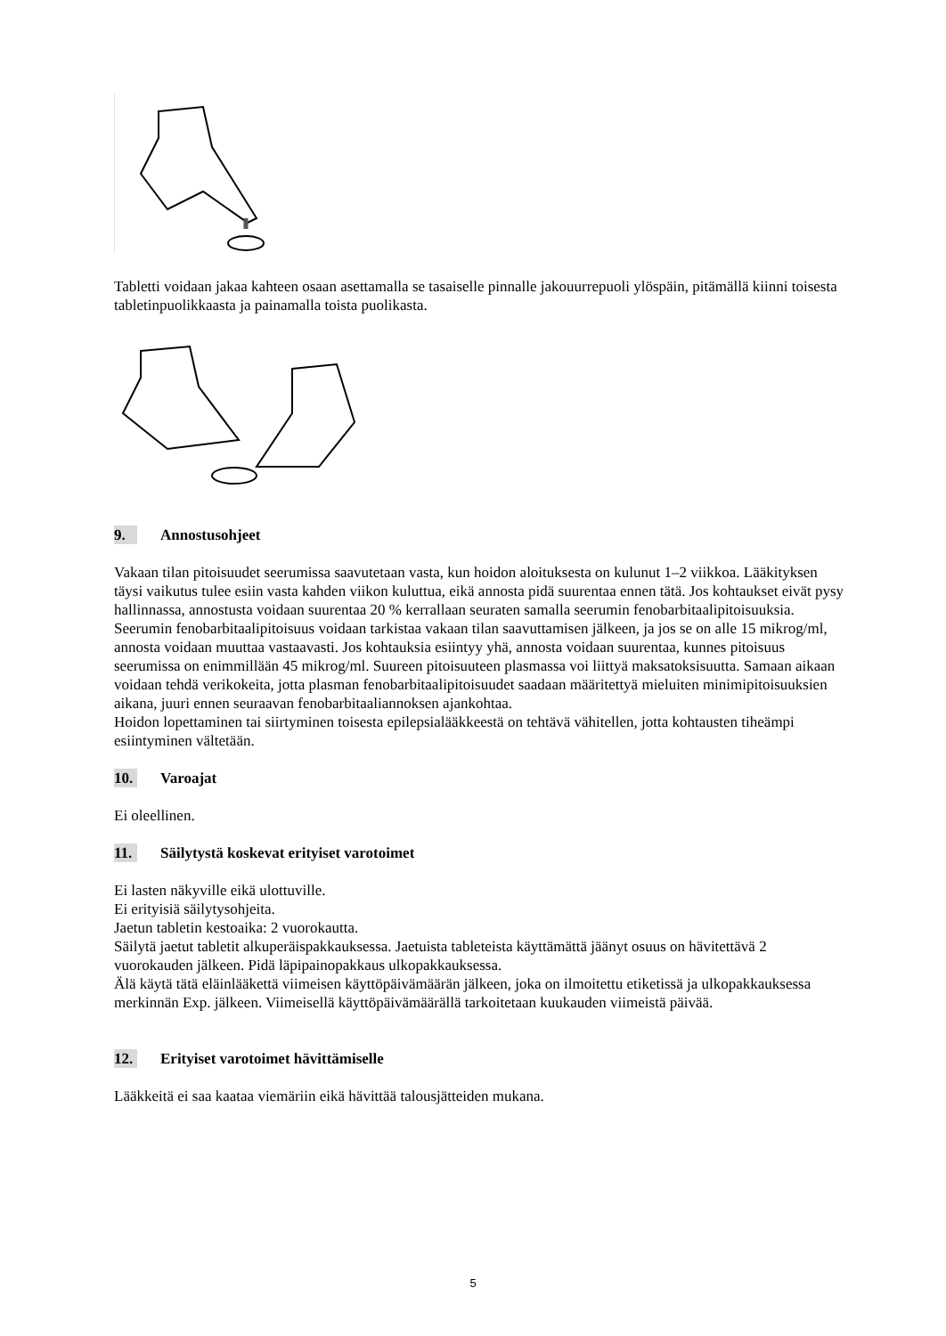Tabletti voidaan jakaa kahteen osaan asettamalla se tasaiselle pinnalle jakouurrepuoli ylöspäin, pitämällä kiinni toisesta tabletinpuolikkaasta ja painamalla toista puolikasta.
9. Annostusohjeet
Vakaan tilan pitoisuudet seerumissa saavutetaan vasta, kun hoidon aloituksesta on kulunut 1–2 viikkoa. Lääkityksen täysi vaikutus tulee esiin vasta kahden viikon kuluttua, eikä annosta pidä suurentaa ennen tätä. Jos kohtaukset eivät pysy hallinnassa, annostusta voidaan suurentaa 20 % kerrallaan seuraten samalla seerumin fenobarbitaalipitoisuuksia. Seerumin fenobarbitaalipitoisuus voidaan tarkistaa vakaan tilan saavuttamisen jälkeen, ja jos se on alle 15 mikrog/ml, annosta voidaan muuttaa vastaavasti. Jos kohtauksia esiintyy yhä, annosta voidaan suurentaa, kunnes pitoisuus seerumissa on enimmillään 45 mikrog/ml. Suureen pitoisuuteen plasmassa voi liittyä maksatoksisuutta. Samaan aikaan voidaan tehdä verikokeita, jotta plasman fenobarbitaalipitoisuudet saadaan määritettyä mieluiten minimipitoisuuksien aikana, juuri ennen seuraavan fenobarbitaaliannoksen ajankohtaa.
Hoidon lopettaminen tai siirtyminen toisesta epilepsialääkkeestä on tehtävä vähitellen, jotta kohtausten tiheämpi esiintyminen vältetään.
10. Varoajat
Ei oleellinen.
11. Säilytystä koskevat erityiset varotoimet
Ei lasten näkyville eikä ulottuville.
Ei erityisiä säilytysohjeita.
Jaetun tabletin kestoaika: 2 vuorokautta.
Säilytä jaetut tabletit alkuperäispakkauksessa. Jaetuista tableteista käyttämättä jäänyt osuus on hävitettävä 2 vuorokauden jälkeen. Pidä läpipainopakkaus ulkopakkauksessa.
Älä käytä tätä eläinlääkettä viimeisen käyttöpäivämäärän jälkeen, joka on ilmoitettu etiketissä ja ulkopakkauksessa merkinnän Exp. jälkeen. Viimeisellä käyttöpäivämäärällä tarkoitetaan kuukauden viimeistä päivää.
12. Erityiset varotoimet hävittämiselle
Lääkkeitä ei saa kaataa viemäriin eikä hävittää talousjätteiden mukana.
5